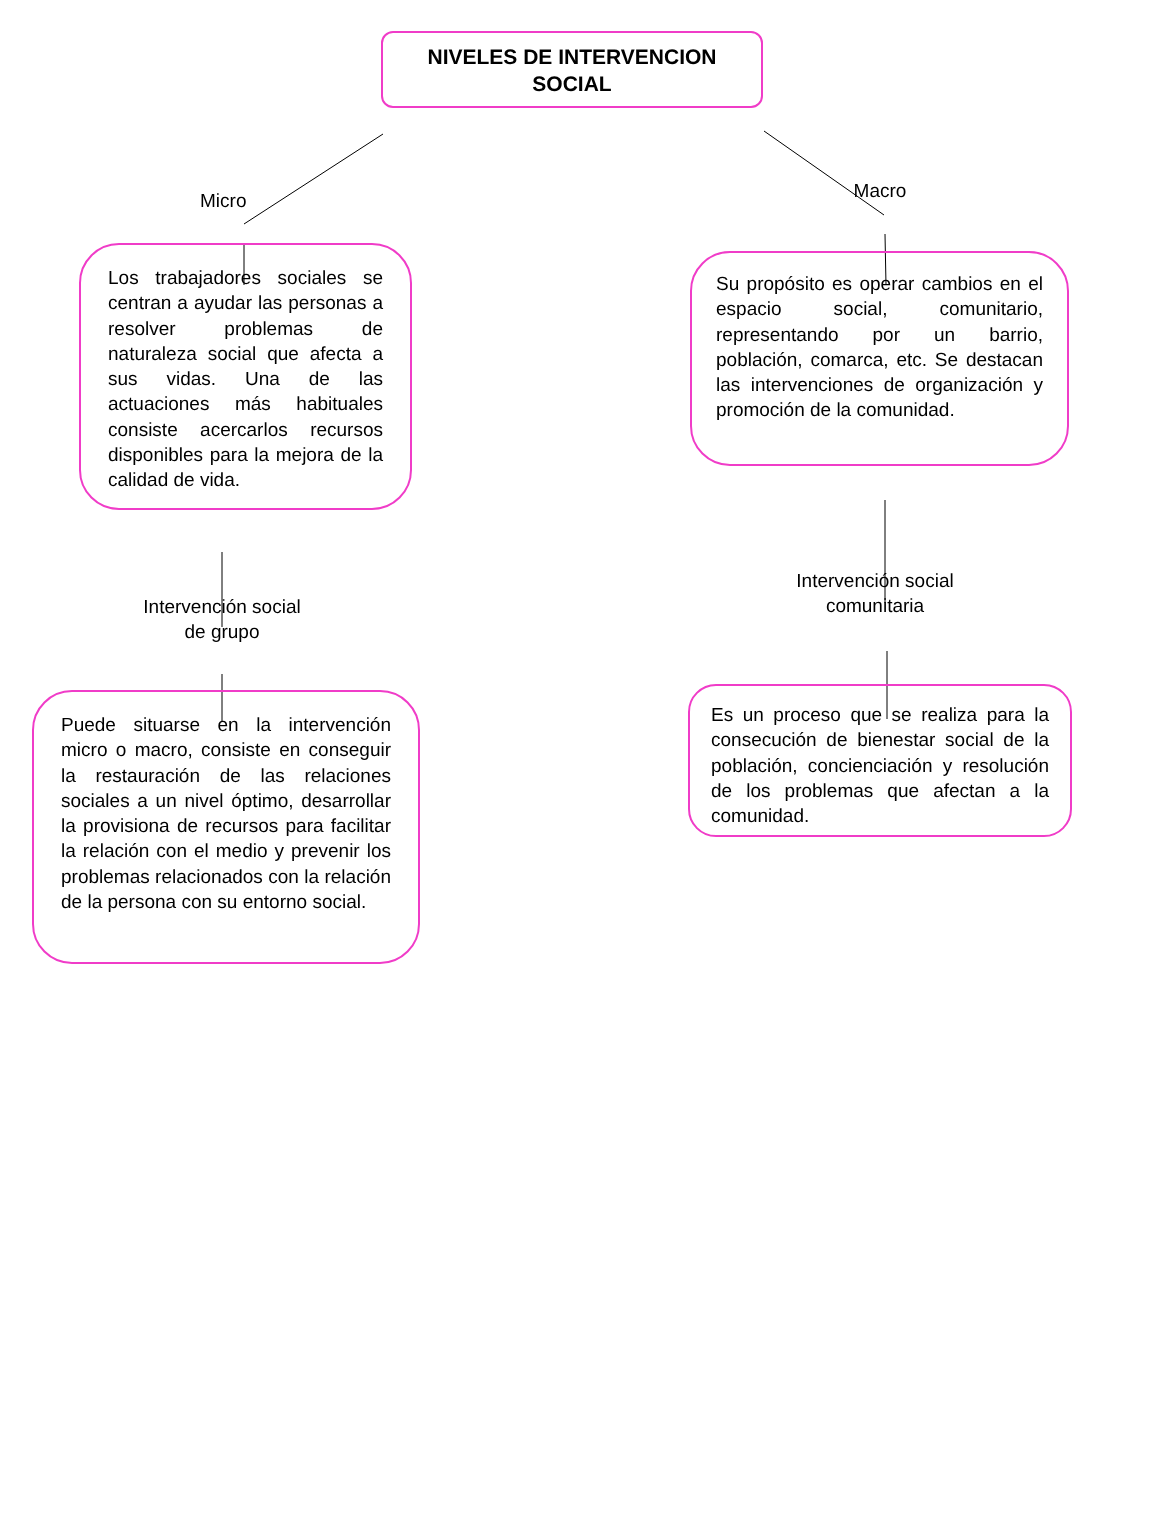NIVELES DE INTERVENCION
SOCIAL
Micro
Los trabajadores sociales se centran a ayudar las personas a resolver problemas de naturaleza social que afecta a sus vidas. Una de las actuaciones más habituales consiste acercarlos recursos disponibles para la mejora de la calidad de vida.
Intervención social de grupo
Puede situarse en la intervención micro o macro, consiste en conseguir la restauración de las relaciones sociales a un nivel óptimo, desarrollar la provisiona de recursos para facilitar la relación con el medio y prevenir los problemas relacionados con la relación de la persona con su entorno social.
Macro
Su propósito es operar cambios en el espacio social, comunitario, representando por un barrio, población, comarca, etc. Se destacan las intervenciones de organización y promoción de la comunidad.
Intervención social comunitaria
Es un proceso que se realiza para la consecución de bienestar social de la población, concienciación y resolución de los problemas que afectan a la comunidad.